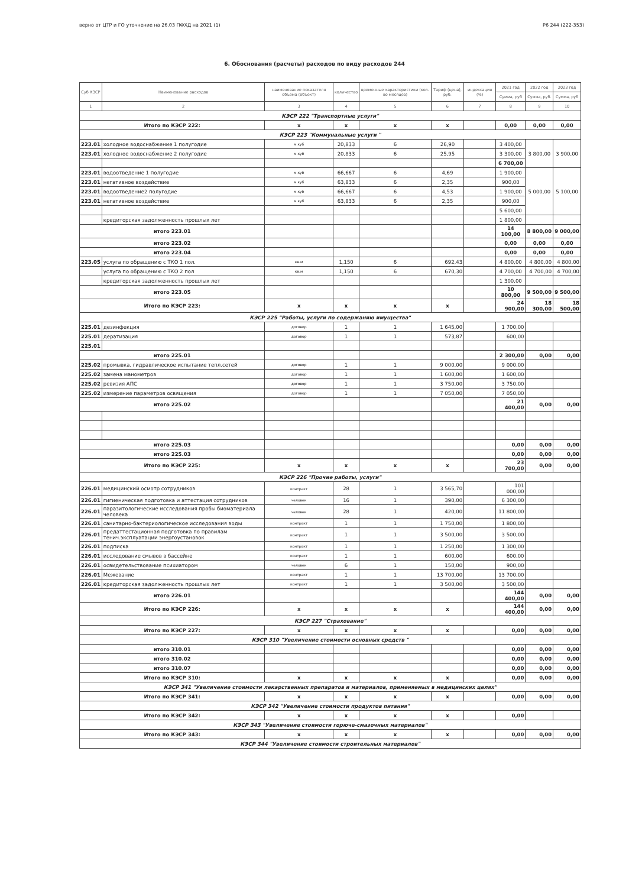верно от ЦТР и ГО уточнение на 26.03 ПФХД на 2021 (1) Р6 244 (222-353)
6. Обоснования (расчеты) расходов по виду расходов 244
| Суб КЭСР | Наименование расходов | наименование показателя объема (объект) | количество | временные характеристики (кол-во месяцев) | Тариф (цена), руб. | индексация (%) | 2021 год | 2022 год | 2023 год |
| --- | --- | --- | --- | --- | --- | --- | --- | --- | --- |
| | | | | | | | Сумма, руб | Сумма, руб. | Сумма, руб |
| 1 | 2 | 3 | 4 | 5 | 6 | 7 | 8 | 9 | 10 |
| КЭСР 222 "Транспортные услуги" | | | | | | | | | |
| Итого по КЭСР 222: | | x | x | x | x | | 0,00 | 0,00 | 0,00 |
| КЭСР 223 "Коммунальные услуги " | | | | | | | | | |
| 223.01 | холодное водоснабжение 1 полугодие | м.куб | 20,833 | 6 | 26,90 | | 3 400,00 | 3 800,00 | 3 900,00 |
| 223.01 | холодное водоснабжение 2 полугодие | м.куб | 20,833 | 6 | 25,95 | | 3 300,00 | | |
| | | | | | | | 6 700,00 | | |
| 223.01 | водоотведение 1 полугодие | м.куб | 66,667 | 6 | 4,69 | | 1 900,00 | 5 000,00 | 5 100,00 |
| 223.01 | негативное воздействие | м.куб | 63,833 | 6 | 2,35 | | 900,00 | | |
| 223.01 | водоотведение2 полугодие | м.куб | 66,667 | 6 | 4,53 | | 1 900,00 | | |
| 223.01 | негативное воздействие | м.куб | 63,833 | 6 | 2,35 | | 900,00 | | |
| | | | | | | | 5 600,00 | | |
| | кредиторская задолженность прошлых лет | | | | | | 1 800,00 | | |
| итого 223.01 | | | | | | | 14 100,00 | 8 800,00 | 9 000,00 |
| итого 223.02 | | | | | | | 0,00 | 0,00 | 0,00 |
| итого 223.04 | | | | | | | 0,00 | 0,00 | 0,00 |
| 223.05 | услуга по обращению с ТКО 1 пол. | кв.м | 1,150 | 6 | 692,43 | | 4 800,00 | 4 800,00 | 4 800,00 |
| | услуга по обращению с ТКО 2 пол | кв.м | 1,150 | 6 | 670,30 | | 4 700,00 | 4 700,00 | 4 700,00 |
| | кредиторская задолженность прошлых лет | | | | | | 1 300,00 | | |
| итого 223.05 | | | | | | | 10 800,00 | 9 500,00 | 9 500,00 |
| Итого по КЭСР 223: | | x | x | x | x | | 24 900,00 | 18 300,00 | 18 500,00 |
| КЭСР 225 "Работы, услуги по содержанию имущества" | | | | | | | | | |
| 225.01 | дезинфекция | договор | 1 | 1 | 1 645,00 | | 1 700,00 | | |
| 225.01 | дератизация | договор | 1 | 1 | 573,87 | | 600,00 | | |
| 225.01 | | | | | | | | | |
| итого 225.01 | | | | | | | 2 300,00 | 0,00 | 0,00 |
| 225.02 | промывка, гидравлическое испытание тепл.сетей | договор | 1 | 1 | 9 000,00 | | 9 000,00 | | |
| 225.02 | замена манометров | договор | 1 | 1 | 1 600,00 | | 1 600,00 | | |
| 225.02 | ревизия АПС | договор | 1 | 1 | 3 750,00 | | 3 750,00 | | |
| 225.02 | измерение параметров освящения | договор | 1 | 1 | 7 050,00 | | 7 050,00 | | |
| итого 225.02 | | | | | | | 21 400,00 | 0,00 | 0,00 |
| итого 225.03 | | | | | | | 0,00 | 0,00 | 0,00 |
| итого 225.03 | | | | | | | 0,00 | 0,00 | 0,00 |
| Итого по КЭСР 225: | | x | x | x | x | | 23 700,00 | 0,00 | 0,00 |
| КЭСР 226 "Прочие работы, услуги" | | | | | | | | | |
| 226.01 | медицинский осмотр сотрудников | контракт | 28 | 1 | 3 565,70 | | 101 000,00 | | |
| 226.01 | гигиеническая подготовка и аттестация сотрудников | человек | 16 | 1 | 390,00 | | 6 300,00 | | |
| 226.01 | паразитологические исследования пробы биоматериала человека | человек | 28 | 1 | 420,00 | | 11 800,00 | | |
| 226.01 | санитарно-бактериологическое исследования воды | контракт | 1 | 1 | 1 750,00 | | 1 800,00 | | |
| 226.01 | предаттестационная подготовка по правилам тенич.эксплуатации энергоустановок | контракт | 1 | 1 | 3 500,00 | | 3 500,00 | | |
| 226.01 | подписка | контракт | 1 | 1 | 1 250,00 | | 1 300,00 | | |
| 226.01 | исследование смывов в бассейне | контракт | 1 | 1 | 600,00 | | 600,00 | | |
| 226.01 | освидетельствование психиатором | человек | 6 | 1 | 150,00 | | 900,00 | | |
| 226.01 | Межевание | контракт | 1 | 1 | 13 700,00 | | 13 700,00 | | |
| 226.01 | кредиторская задолженность прошлых лет | контракт | 1 | 1 | 3 500,00 | | 3 500,00 | | |
| итого 226.01 | | | | | | | 144 400,00 | 0,00 | 0,00 |
| Итого по КЭСР 226: | | x | x | x | x | | 144 400,00 | 0,00 | 0,00 |
| КЭСР 227 "Страхование" | | | | | | | | | |
| Итого по КЭСР 227: | | x | x | x | x | | 0,00 | 0,00 | 0,00 |
| КЭСР 310 "Увеличение стоимости основных средств " | | | | | | | | | |
| итого 310.01 | | | | | | | 0,00 | 0,00 | 0,00 |
| итого 310.02 | | | | | | | 0,00 | 0,00 | 0,00 |
| итого 310.07 | | | | | | | 0,00 | 0,00 | 0,00 |
| Итого по КЭСР 310: | | x | x | x | x | | 0,00 | 0,00 | 0,00 |
| КЭСР 341 "Увеличение стоимости лекарственных препаратов и материалов, применяемых в медицинских целях" | | | | | | | | | |
| Итого по КЭСР 341: | | x | x | x | x | | 0,00 | 0,00 | 0,00 |
| КЭСР 342 "Увеличение стоимости продуктов питания" | | | | | | | | | |
| Итого по КЭСР 342: | | x | x | x | x | | 0,00 | | |
| КЭСР 343 "Увеличение стоимости горюче-смазочных материалов" | | | | | | | | | |
| Итого по КЭСР 343: | | x | x | x | x | | 0,00 | 0,00 | 0,00 |
| КЭСР 344 "Увеличение стоимости строительных материалов" | | | | | | | | | |